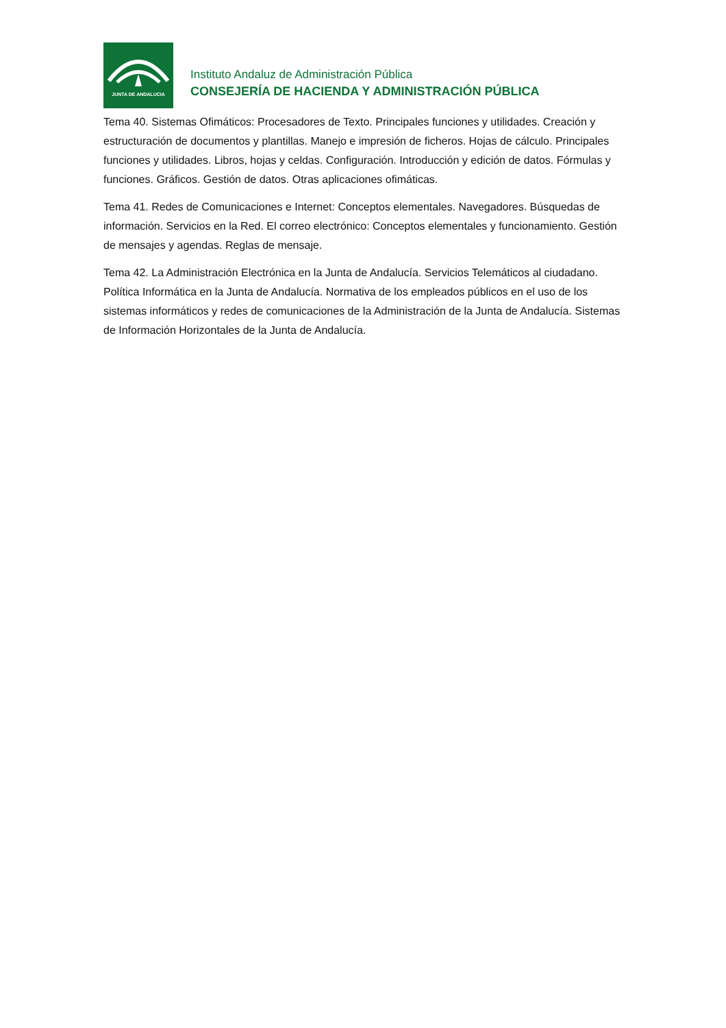JUNTA DE ANDALUCIA
Instituto Andaluz de Administración Pública
CONSEJERÍA DE HACIENDA Y ADMINISTRACIÓN PÚBLICA
Tema 40. Sistemas Ofimáticos: Procesadores de Texto. Principales funciones y utilidades. Creación y estructuración de documentos y plantillas. Manejo e impresión de ficheros. Hojas de cálculo. Principales funciones y utilidades. Libros, hojas y celdas. Configuración. Introducción y edición de datos. Fórmulas y funciones. Gráficos. Gestión de datos. Otras aplicaciones ofimáticas.
Tema 41. Redes de Comunicaciones e Internet: Conceptos elementales. Navegadores. Búsquedas de información. Servicios en la Red. El correo electrónico: Conceptos elementales y funcionamiento. Gestión de mensajes y agendas. Reglas de mensaje.
Tema 42. La Administración Electrónica en la Junta de Andalucía. Servicios Telemáticos al ciudadano. Política Informática en la Junta de Andalucía. Normativa de los empleados públicos en el uso de los sistemas informáticos y redes de comunicaciones de la Administración de la Junta de Andalucía. Sistemas de Información Horizontales de la Junta de Andalucía.